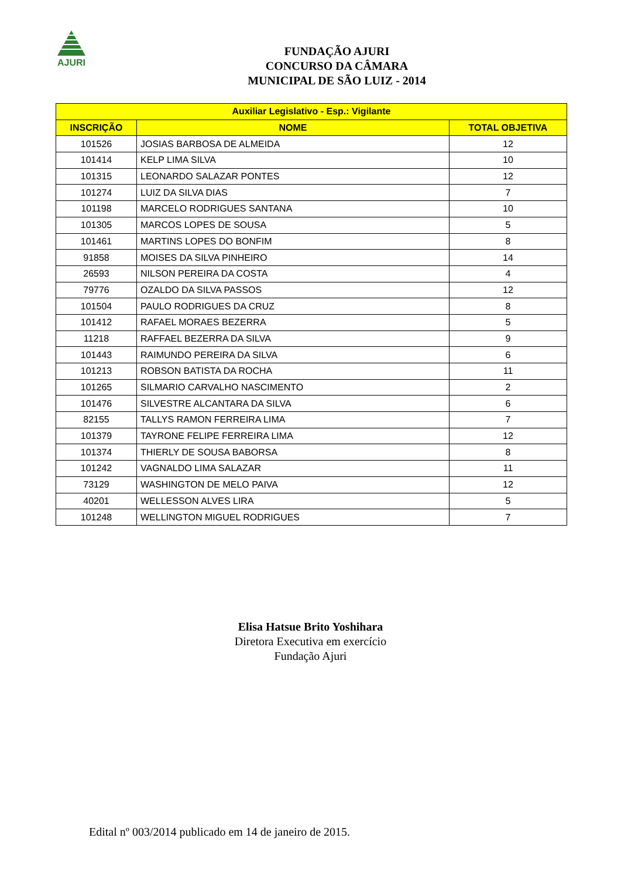AJURI
FUNDAÇÃO AJURI
CONCURSO DA CÂMARA
MUNICIPAL DE SÃO LUIZ - 2014
| Auxiliar Legislativo - Esp.: Vigilante | | |
| --- | --- | --- |
| INSCRIÇÃO | NOME | TOTAL OBJETIVA |
| 101526 | JOSIAS BARBOSA DE ALMEIDA | 12 |
| 101414 | KELP LIMA SILVA | 10 |
| 101315 | LEONARDO SALAZAR PONTES | 12 |
| 101274 | LUIZ DA SILVA DIAS | 7 |
| 101198 | MARCELO RODRIGUES SANTANA | 10 |
| 101305 | MARCOS LOPES DE SOUSA | 5 |
| 101461 | MARTINS LOPES DO BONFIM | 8 |
| 91858 | MOISES DA SILVA PINHEIRO | 14 |
| 26593 | NILSON PEREIRA DA COSTA | 4 |
| 79776 | OZALDO DA SILVA PASSOS | 12 |
| 101504 | PAULO RODRIGUES DA CRUZ | 8 |
| 101412 | RAFAEL MORAES BEZERRA | 5 |
| 11218 | RAFFAEL BEZERRA DA SILVA | 9 |
| 101443 | RAIMUNDO PEREIRA DA SILVA | 6 |
| 101213 | ROBSON BATISTA DA ROCHA | 11 |
| 101265 | SILMARIO CARVALHO NASCIMENTO | 2 |
| 101476 | SILVESTRE ALCANTARA DA SILVA | 6 |
| 82155 | TALLYS RAMON FERREIRA LIMA | 7 |
| 101379 | TAYRONE FELIPE FERREIRA LIMA | 12 |
| 101374 | THIERLY DE SOUSA BABORSA | 8 |
| 101242 | VAGNALDO LIMA SALAZAR | 11 |
| 73129 | WASHINGTON DE MELO PAIVA | 12 |
| 40201 | WELLESSON ALVES LIRA | 5 |
| 101248 | WELLINGTON MIGUEL RODRIGUES | 7 |
Elisa Hatsue Brito Yoshihara
Diretora Executiva em exercício
Fundação Ajuri
Edital nº 003/2014 publicado em 14 de janeiro de 2015.